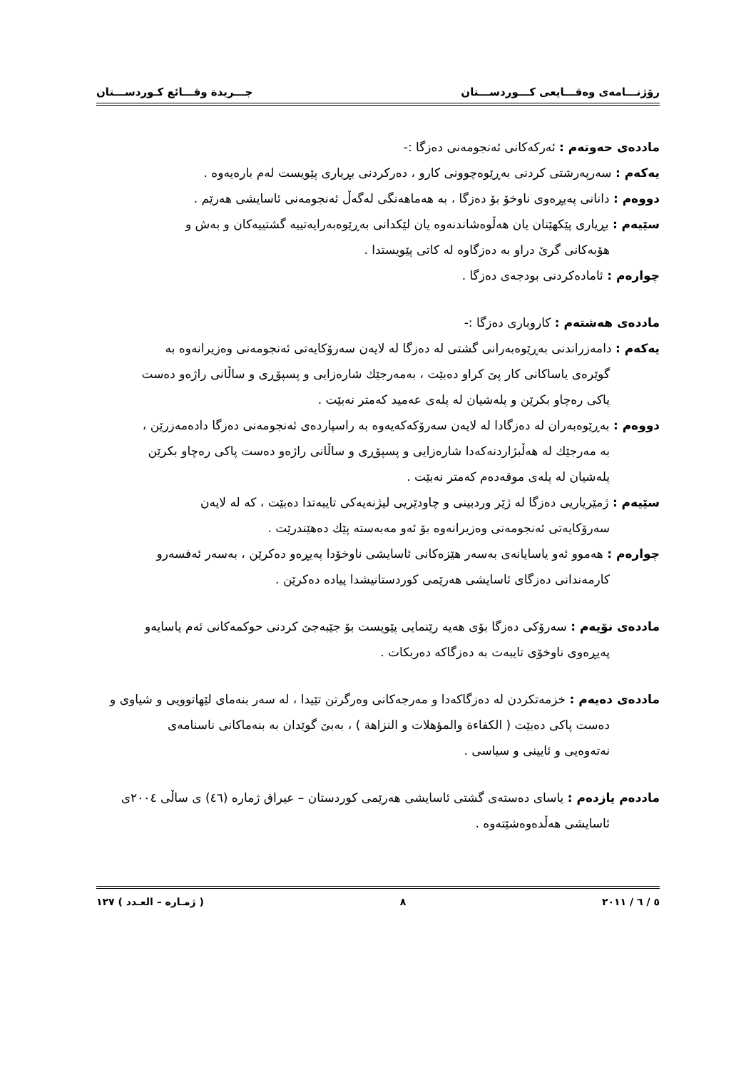رۆژنـــامەی وەقـــایعی کـــوردســـتان جـــریدة وقـــائع کـوردســـتان
ماددەی حەوتەم : ئەرکەکانی ئەنجومەنی دەزگا :-
یەکەم : سەرپەرشتی کردنی بەڕێوەچوونی کارو ، دەرکردنی بڕیاری پێویست لەم بارەیەوە .
دووەم : دانانی پەیڕەوی ناوخۆ بۆ دەزگا ، بە هەماهەنگی لەگەڵ ئەنجومەنی ئاسایشی هەرێم .
سێیەم : بڕیاری پێکهێنان یان هەڵوەشاندنەوە یان لێکدانی بەڕێوەبەرایەتییە گشتییەکان و بەش و
هۆبەکانی گرێ دراو بە دەزگاوە لە کاتی پێویستدا .
چوارەم : ئامادەکردنی بودجەی دەزگا .
ماددەی هەشتەم : کاروباری دەزگا :-
یەکەم : دامەزراندنی بەڕێوەبەرانی گشتی لە دەزگا لە لایەن سەرۆکایەتی ئەنجومەنی وەزیرانەوە بە
گوێرەی یاساکانی کار پێ کراو دەبێت ، بەمەرجێك شارەزایی و پسپۆڕی و ساڵانی راژەو دەست
پاکی رەچاو بکرێن و پلەشیان لە پلەی عەمید کەمتر نەبێت .
دووەم : بەڕێوەبەران لە دەزگادا لە لایەن سەرۆکەکەیەوە بە راسپاردەی ئەنجومەنی دەزگا دادەمەزرێن ،
بە مەرجێك لە هەڵبژاردنەکەدا شارەزایی و پسپۆڕی و ساڵانی راژەو دەست پاکی رەچاو بکرێن
پلەشیان لە پلەی موقەدەم کەمتر نەبێت .
سێیەم : ژمێریاریی دەزگا لە ژێر وردبینی و چاودێریی لیژنەیەکی تایبەتدا دەبێت ، کە لە لایەن
سەرۆکایەتی ئەنجومەنی وەزیرانەوە بۆ ئەو مەبەستە پێك دەهێندرێت .
چوارەم : هەموو ئەو یاسایانەی بەسەر هێزەکانی ئاسایشی ناوخۆدا پەیڕەو دەکرێن ، بەسەر ئەفسەرو
کارمەندانی دەزگای ئاسایشی هەرێمی کوردستانیشدا پیادە دەکرێن .
ماددەی نۆیەم : سەرۆکی دەزگا بۆی هەیە رێنمایی پێویست بۆ جێبەجێ کردنی حوکمەکانی ئەم یاسایەو
پەیڕەوی ناوخۆی تایبەت بە دەزگاکە دەربکات .
ماددەی دەیەم : خزمەتکردن لە دەزگاکەدا و مەرجەکانی وەرگرتن تێیدا ، لە سەر بنەمای لێهاتوویی و شیاوی و
دەست پاکی دەبێت ( الکفاءة والمؤهلات و النزاهة ) ، بەبێ گوێدان بە بنەماکانی ناسنامەی
نەتەوەیی و ئایینی و سیاسی .
ماددەم یازدەم : یاسای دەستەی گشتی ئاسایشی هەرێمی کوردستان – عیراق ژمارە (٤٦) ی ساڵی ٢٠٠٤ی
ئاسایشی هەڵدەوەشێتەوە .
٥ / ٦ / ٢٠١١ ٨ ( ژمـارە – العـدد ) ١٢٧